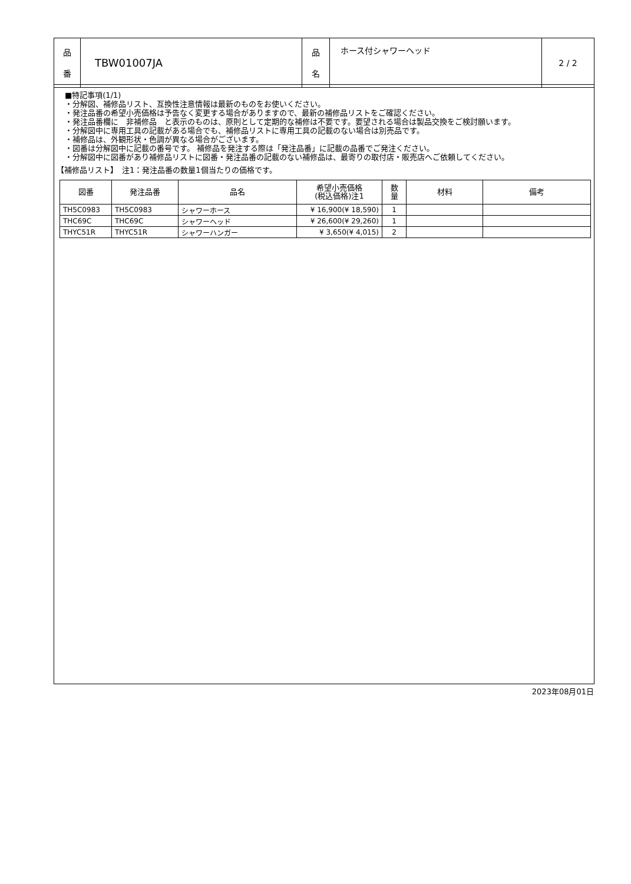| 品 番 | TBW01007JA | 品 名 | ホース付シャワーヘッド | 2 / 2 |
■特記事項(1/1)
・分解図、補修品リスト、互換性注意情報は最新のものをお使いください。
・発注品番の希望小売価格は予告なく変更する場合がありますので、最新の補修品リストをご確認ください。
・発注品番欄に　非補修品　と表示のものは、原則として定期的な補修は不要です。要望される場合は製品交換をご検討願います。
・分解図中に専用工具の記載がある場合でも、補修品リストに専用工具の記載のない場合は別売品です。
・補修品は、外観形状・色調が異なる場合がございます。
・図番は分解図中に記載の番号です。 補修品を発注する際は「発注品番」に記載の品番でご発注ください。
・分解図中に図番があり補修品リストに図番・発注品番の記載のない補修品は、最寄りの取付店・販売店へご依頼してください。
【補修品リスト】　注1：発注品番の数量1個当たりの価格です。
| 図番 | 発注品番 | 品名 | 希望小売価格 (税込価格)注1 | 数 量 | 材料 | 備考 |
| --- | --- | --- | --- | --- | --- | --- |
| TH5C0983 | TH5C0983 | シャワーホース | ¥ 16,900(¥ 18,590) | 1 | | |
| THC69C | THC69C | シャワーヘッド | ¥ 26,600(¥ 29,260) | 1 | | |
| THYC51R | THYC51R | シャワーハンガー | ¥ 3,650(¥ 4,015) | 2 | | |
2023年08月01日